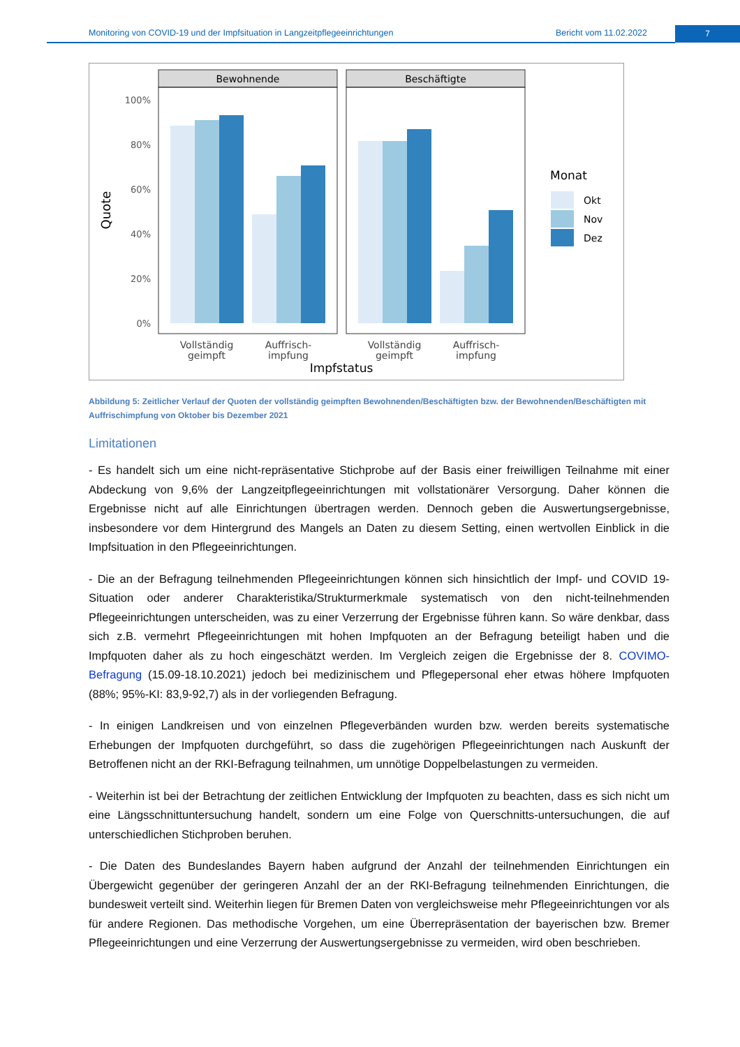Monitoring von COVID-19 und der Impfsituation in Langzeitpflegeeinrichtungen Bericht vom 11.02.2022
7
Bewohnende
Beschäftigte
100%
80%
60%
40%
20%
0%
Quote
Vollständig
geimpft
Auffrisch-
impfung
Vollständig
geimpft
Auffrisch-
impfung
Impfstatus
Monat
Okt
Nov
Dez
Abbildung 5: Zeitlicher Verlauf der Quoten der vollständig geimpften Bewohnenden/Beschäftigten bzw. der Bewohnenden/Beschäftigten mit Auffrischimpfung von Oktober bis Dezember 2021
Limitationen
- Es handelt sich um eine nicht-repräsentative Stichprobe auf der Basis einer freiwilligen Teilnahme mit einer Abdeckung von 9,6% der Langzeitpflegeeinrichtungen mit vollstationärer Versorgung. Daher können die Ergebnisse nicht auf alle Einrichtungen übertragen werden. Dennoch geben die Auswertungsergebnisse, insbesondere vor dem Hintergrund des Mangels an Daten zu diesem Setting, einen wertvollen Einblick in die Impfsituation in den Pflegeeinrichtungen.
- Die an der Befragung teilnehmenden Pflegeeinrichtungen können sich hinsichtlich der Impf- und COVID 19-Situation oder anderer Charakteristika/Strukturmerkmale systematisch von den nicht-teilnehmenden Pflegeeinrichtungen unterscheiden, was zu einer Verzerrung der Ergebnisse führen kann. So wäre denkbar, dass sich z.B. vermehrt Pflegeeinrichtungen mit hohen Impfquoten an der Befragung beteiligt haben und die Impfquoten daher als zu hoch eingeschätzt werden. Im Vergleich zeigen die Ergebnisse der 8. COVIMO-Befragung (15.09-18.10.2021) jedoch bei medizinischem und Pflegepersonal eher etwas höhere Impfquoten (88%; 95%-KI: 83,9-92,7) als in der vorliegenden Befragung.
- In einigen Landkreisen und von einzelnen Pflegeverbänden wurden bzw. werden bereits systematische Erhebungen der Impfquoten durchgeführt, so dass die zugehörigen Pflegeeinrichtungen nach Auskunft der Betroffenen nicht an der RKI-Befragung teilnahmen, um unnötige Doppelbelastungen zu vermeiden.
- Weiterhin ist bei der Betrachtung der zeitlichen Entwicklung der Impfquoten zu beachten, dass es sich nicht um eine Längsschnittuntersuchung handelt, sondern um eine Folge von Querschnitts-untersuchungen, die auf unterschiedlichen Stichproben beruhen.
- Die Daten des Bundeslandes Bayern haben aufgrund der Anzahl der teilnehmenden Einrichtungen ein Übergewicht gegenüber der geringeren Anzahl der an der RKI-Befragung teilnehmenden Einrichtungen, die bundesweit verteilt sind. Weiterhin liegen für Bremen Daten von vergleichsweise mehr Pflegeeinrichtungen vor als für andere Regionen. Das methodische Vorgehen, um eine Überrepräsentation der bayerischen bzw. Bremer Pflegeeinrichtungen und eine Verzerrung der Auswertungsergebnisse zu vermeiden, wird oben beschrieben.